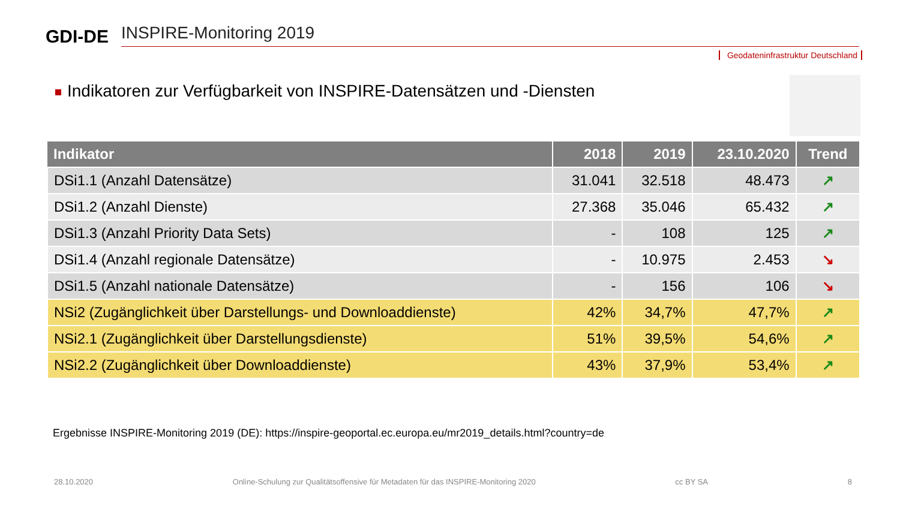GDI-DE
INSPIRE-Monitoring 2019
Geodateninfrastruktur Deutschland
Indikatoren zur Verfügbarkeit von INSPIRE-Datensätzen und -Diensten
| Indikator | 2018 | 2019 | 23.10.2020 | Trend |
| --- | --- | --- | --- | --- |
| DSi1.1 (Anzahl Datensätze) | 31.041 | 32.518 | 48.473 | ↗ |
| DSi1.2 (Anzahl Dienste) | 27.368 | 35.046 | 65.432 | ↗ |
| DSi1.3 (Anzahl Priority Data Sets) | - | 108 | 125 | ↗ |
| DSi1.4 (Anzahl regionale Datensätze) | - | 10.975 | 2.453 | ↘ |
| DSi1.5 (Anzahl nationale Datensätze) | - | 156 | 106 | ↘ |
| NSi2 (Zugänglichkeit über Darstellungs- und Downloaddienste) | 42% | 34,7% | 47,7% | ↗ |
| NSi2.1 (Zugänglichkeit über Darstellungsdienste) | 51% | 39,5% | 54,6% | ↗ |
| NSi2.2 (Zugänglichkeit über Downloaddienste) | 43% | 37,9% | 53,4% | ↗ |
Ergebnisse INSPIRE-Monitoring 2019 (DE): https://inspire-geoportal.ec.europa.eu/mr2019_details.html?country=de
28.10.2020 Online-Schulung zur Qualitätsoffensive für Metadaten für das INSPIRE-Monitoring 2020 cc BY SA 8